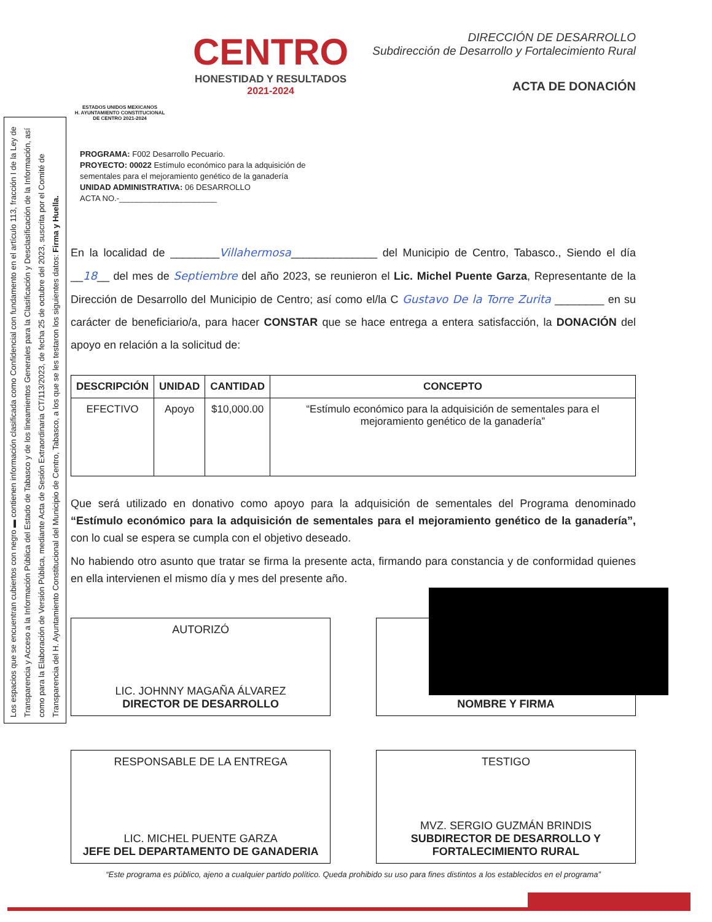Los espacios que se encuentran cubiertos con negro ▬ contienen información clasificada como Confidencial con fundamento en el artículo 113, fracción I de la Ley de Transparencia y Acceso a la Información Pública del Estado de Tabasco y de los lineamientos Generales para la Clasificación y Desclasificación de la Información, así como para la Elaboración de Versión Pública, mediante Acta de Sesión Extraordinaria CT/113/2023, de fecha 25 de octubre del 2023, suscrita por el Comité de Transparencia del H. Ayuntamiento Constitucional del Municipio de Centro, Tabasco, a los que se les testaron los siguientes datos: Firma y Huella.
ESTADOS UNIDOS MEXICANOS
H. AYUNTAMIENTO CONSTITUCIONAL
DE CENTRO 2021-2024
CENTRO
HONESTIDAD Y RESULTADOS
2021-2024
DIRECCIÓN DE DESARROLLO
Subdirección de Desarrollo y Fortalecimiento Rural
ACTA DE DONACIÓN
PROGRAMA: F002 Desarrollo Pecuario.
PROYECTO: 00022 Estímulo económico para la adquisición de
sementales para el mejoramiento genético de la ganadería
UNIDAD ADMINISTRATIVA: 06 DESARROLLO
ACTA NO.-______________________
En la localidad de ________Villahermosa______________ del Municipio de Centro, Tabasco., Siendo el día __18__ del mes de Septiembre del año 2023, se reunieron el Lic. Michel Puente Garza, Representante de la Dirección de Desarrollo del Municipio de Centro; así como el/la C Gustavo De la Torre Zurita ________ en su carácter de beneficiario/a, para hacer CONSTAR que se hace entrega a entera satisfacción, la DONACIÓN del apoyo en relación a la solicitud de:
| DESCRIPCIÓN | UNIDAD | CANTIDAD | CONCEPTO |
| --- | --- | --- | --- |
| EFECTIVO | Apoyo | $10,000.00 | “Estímulo económico para la adquisición de sementales para el mejoramiento genético de la ganadería” |
Que será utilizado en donativo como apoyo para la adquisición de sementales del Programa denominado “Estímulo económico para la adquisición de sementales para el mejoramiento genético de la ganadería”, con lo cual se espera se cumpla con el objetivo deseado.
No habiendo otro asunto que tratar se firma la presente acta, firmando para constancia y de conformidad quienes en ella intervienen el mismo día y mes del presente año.
AUTORIZÓ
LIC. JOHNNY MAGAÑA ÁLVAREZ
DIRECTOR DE DESARROLLO
NOMBRE Y FIRMA
RESPONSABLE DE LA ENTREGA
LIC. MICHEL PUENTE GARZA
JEFE DEL DEPARTAMENTO DE GANADERIA
TESTIGO
MVZ. SERGIO GUZMÁN BRINDIS
SUBDIRECTOR DE DESARROLLO Y FORTALECIMIENTO RURAL
“Este programa es público, ajeno a cualquier partido político. Queda prohibido su uso para fines distintos a los establecidos en el programa”